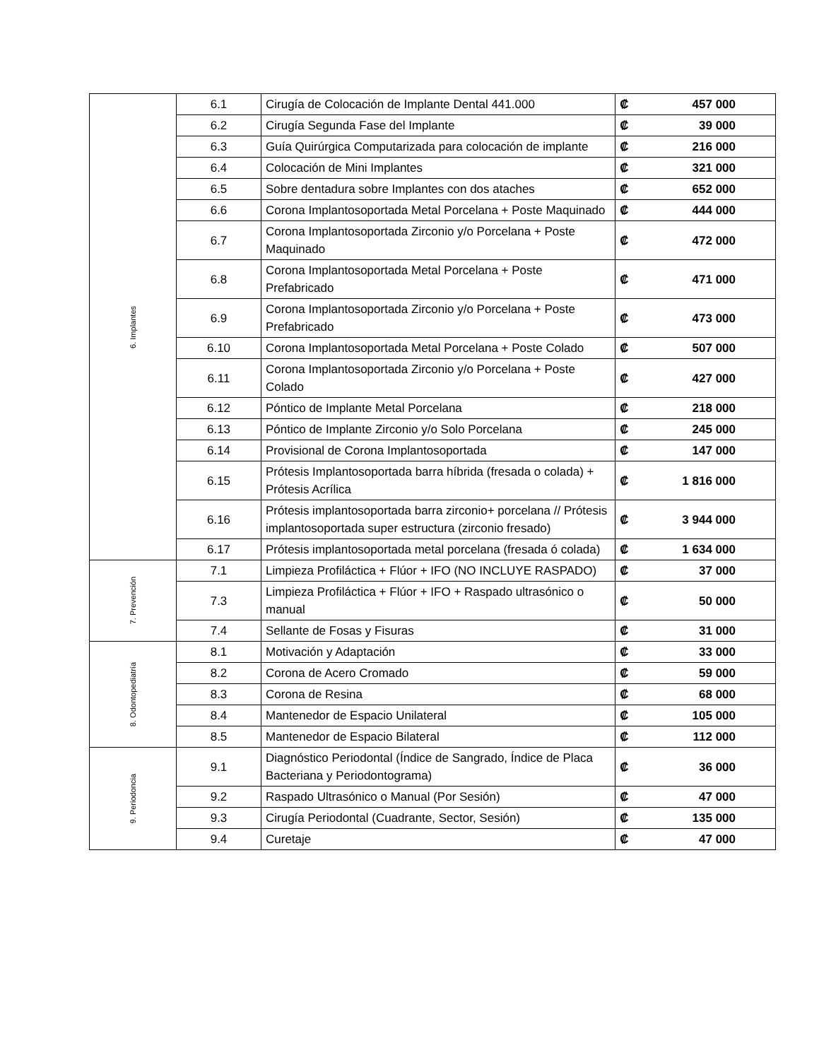| 6. Implantes | 6.1 | Cirugía de Colocación de Implante Dental 441.000 | ₡ 457 000 |
| | 6.2 | Cirugía Segunda Fase del Implante | ₡ 39 000 |
| | 6.3 | Guía Quirúrgica Computarizada para colocación de implante | ₡ 216 000 |
| | 6.4 | Colocación de Mini Implantes | ₡ 321 000 |
| | 6.5 | Sobre dentadura sobre Implantes con dos ataches | ₡ 652 000 |
| | 6.6 | Corona Implantosoportada Metal Porcelana + Poste Maquinado | ₡ 444 000 |
| | 6.7 | Corona Implantosoportada Zirconio y/o Porcelana + Poste Maquinado | ₡ 472 000 |
| | 6.8 | Corona Implantosoportada Metal Porcelana + Poste Prefabricado | ₡ 471 000 |
| | 6.9 | Corona Implantosoportada Zirconio y/o Porcelana + Poste Prefabricado | ₡ 473 000 |
| | 6.10 | Corona Implantosoportada Metal Porcelana + Poste Colado | ₡ 507 000 |
| | 6.11 | Corona Implantosoportada Zirconio y/o Porcelana + Poste Colado | ₡ 427 000 |
| | 6.12 | Póntico de Implante Metal Porcelana | ₡ 218 000 |
| | 6.13 | Póntico de Implante Zirconio y/o Solo Porcelana | ₡ 245 000 |
| | 6.14 | Provisional de Corona Implantosoportada | ₡ 147 000 |
| | 6.15 | Prótesis Implantosoportada barra híbrida (fresada o colada) + Prótesis Acrílica | ₡ 1 816 000 |
| | 6.16 | Prótesis implantosoportada barra zirconio+ porcelana // Prótesis implantosoportada super estructura (zirconio fresado) | ₡ 3 944 000 |
| | 6.17 | Prótesis implantosoportada metal porcelana (fresada ó colada) | ₡ 1 634 000 |
| 7. Prevención | 7.1 | Limpieza Profiláctica + Flúor + IFO (NO INCLUYE RASPADO) | ₡ 37 000 |
| | 7.3 | Limpieza Profiláctica + Flúor + IFO + Raspado ultrasónico o manual | ₡ 50 000 |
| | 7.4 | Sellante de Fosas y Fisuras | ₡ 31 000 |
| 8. Odontopediatría | 8.1 | Motivación y Adaptación | ₡ 33 000 |
| | 8.2 | Corona de Acero Cromado | ₡ 59 000 |
| | 8.3 | Corona de Resina | ₡ 68 000 |
| | 8.4 | Mantenedor de Espacio Unilateral | ₡ 105 000 |
| | 8.5 | Mantenedor de Espacio Bilateral | ₡ 112 000 |
| 9. Periodoncia | 9.1 | Diagnóstico Periodontal (Índice de Sangrado, Índice de Placa Bacteriana y Periodontograma) | ₡ 36 000 |
| | 9.2 | Raspado Ultrasónico o Manual (Por Sesión) | ₡ 47 000 |
| | 9.3 | Cirugía Periodontal (Cuadrante, Sector, Sesión) | ₡ 135 000 |
| | 9.4 | Curetaje | ₡ 47 000 |